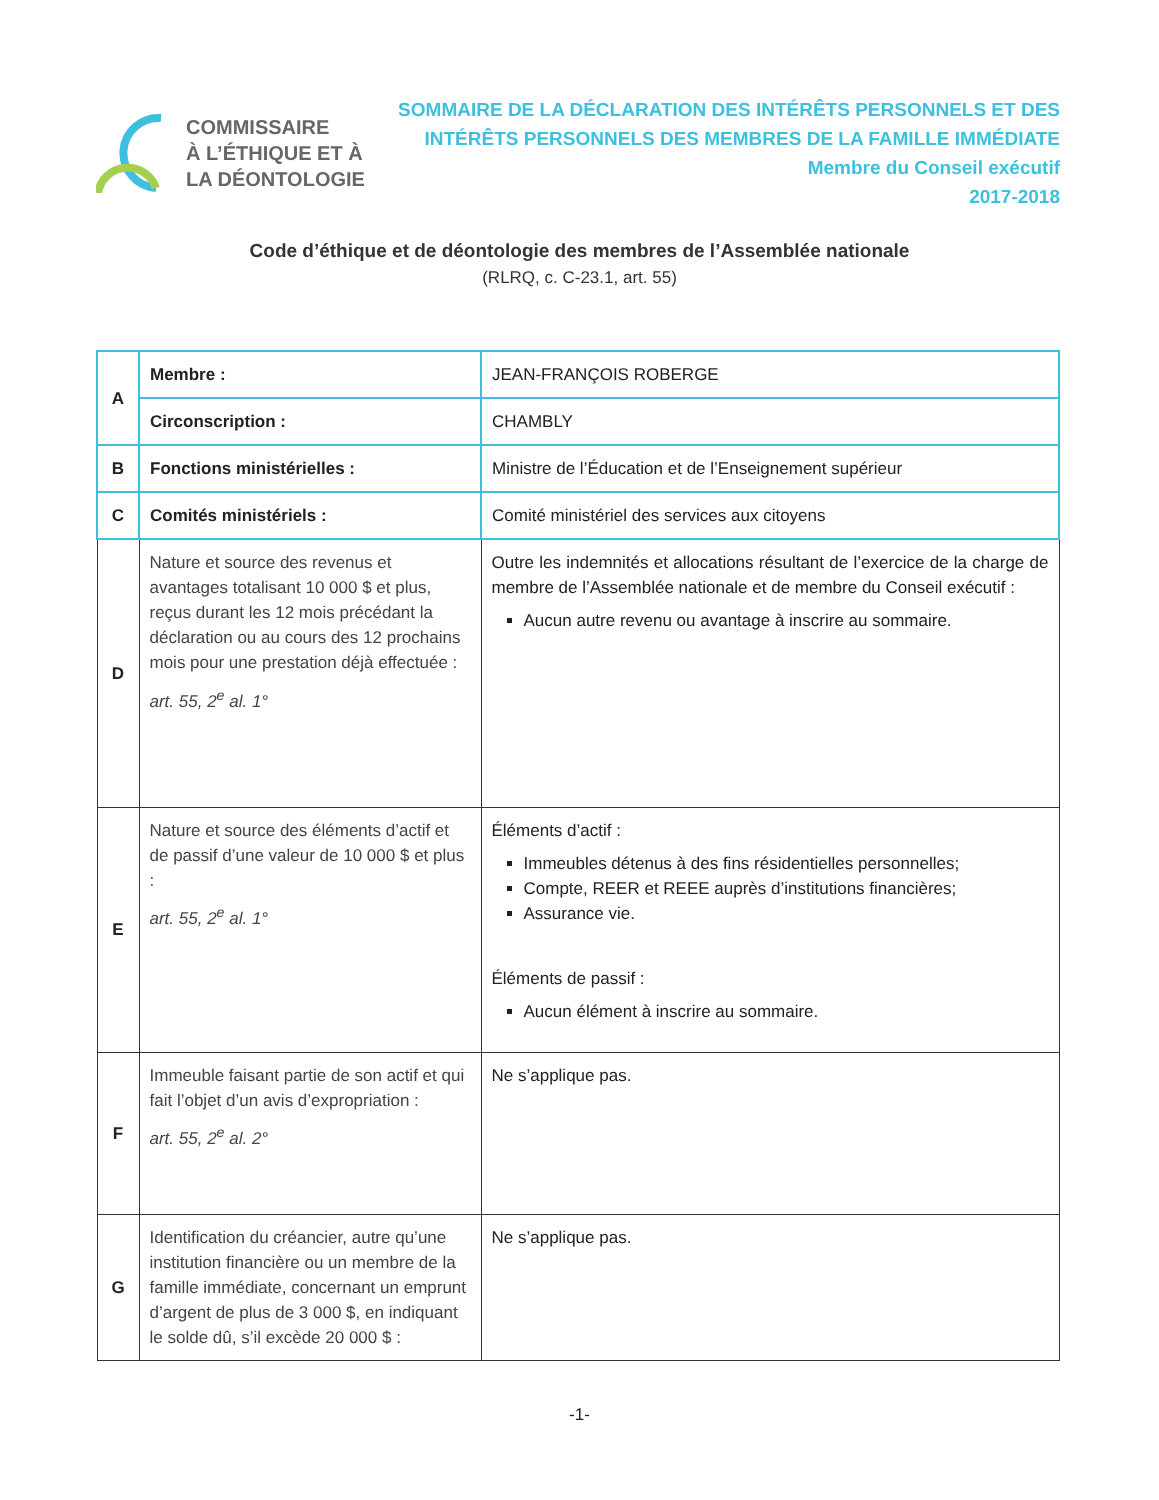COMMISSAIRE
À L’ÉTHIQUE ET À
LA DÉONTOLOGIE
SOMMAIRE DE LA DÉCLARATION DES INTÉRÊTS PERSONNELS ET DES
INTÉRÊTS PERSONNELS DES MEMBRES DE LA FAMILLE IMMÉDIATE
Membre du Conseil exécutif
2017-2018
Code d’éthique et de déontologie des membres de l’Assemblée nationale
(RLRQ, c. C-23.1, art. 55)
| A | Membre : | JEAN-FRANÇOIS ROBERGE |
| | Circonscription : | CHAMBLY |
| B | Fonctions ministérielles : | Ministre de l’Éducation et de l’Enseignement supérieur |
| C | Comités ministériels : | Comité ministériel des services aux citoyens |
| D | Nature et source des revenus et avantages totalisant 10 000 $ et plus, reçus durant les 12 mois précédant la déclaration ou au cours des 12 prochains mois pour une prestation déjà effectuée : art. 55, 2<sup>e</sup> al. 1° | Outre les indemnités et allocations résultant de l’exercice de la charge de membre de l’Assemblée nationale et de membre du Conseil exécutif : Aucun autre revenu ou avantage à inscrire au sommaire. |
| E | Nature et source des éléments d’actif et de passif d’une valeur de 10 000 $ et plus : art. 55, 2<sup>e</sup> al. 1° | Éléments d’actif : Immeubles détenus à des fins résidentielles personnelles; Compte, REER et REEE auprès d’institutions financières; Assurance vie. Éléments de passif : Aucun élément à inscrire au sommaire. |
| F | Immeuble faisant partie de son actif et qui fait l’objet d’un avis d’expropriation : art. 55, 2<sup>e</sup> al. 2° | Ne s’applique pas. |
| G | Identification du créancier, autre qu’une institution financière ou un membre de la famille immédiate, concernant un emprunt d’argent de plus de 3 000 $, en indiquant le solde dû, s’il excède 20 000 $ : | Ne s’applique pas. |
-1-